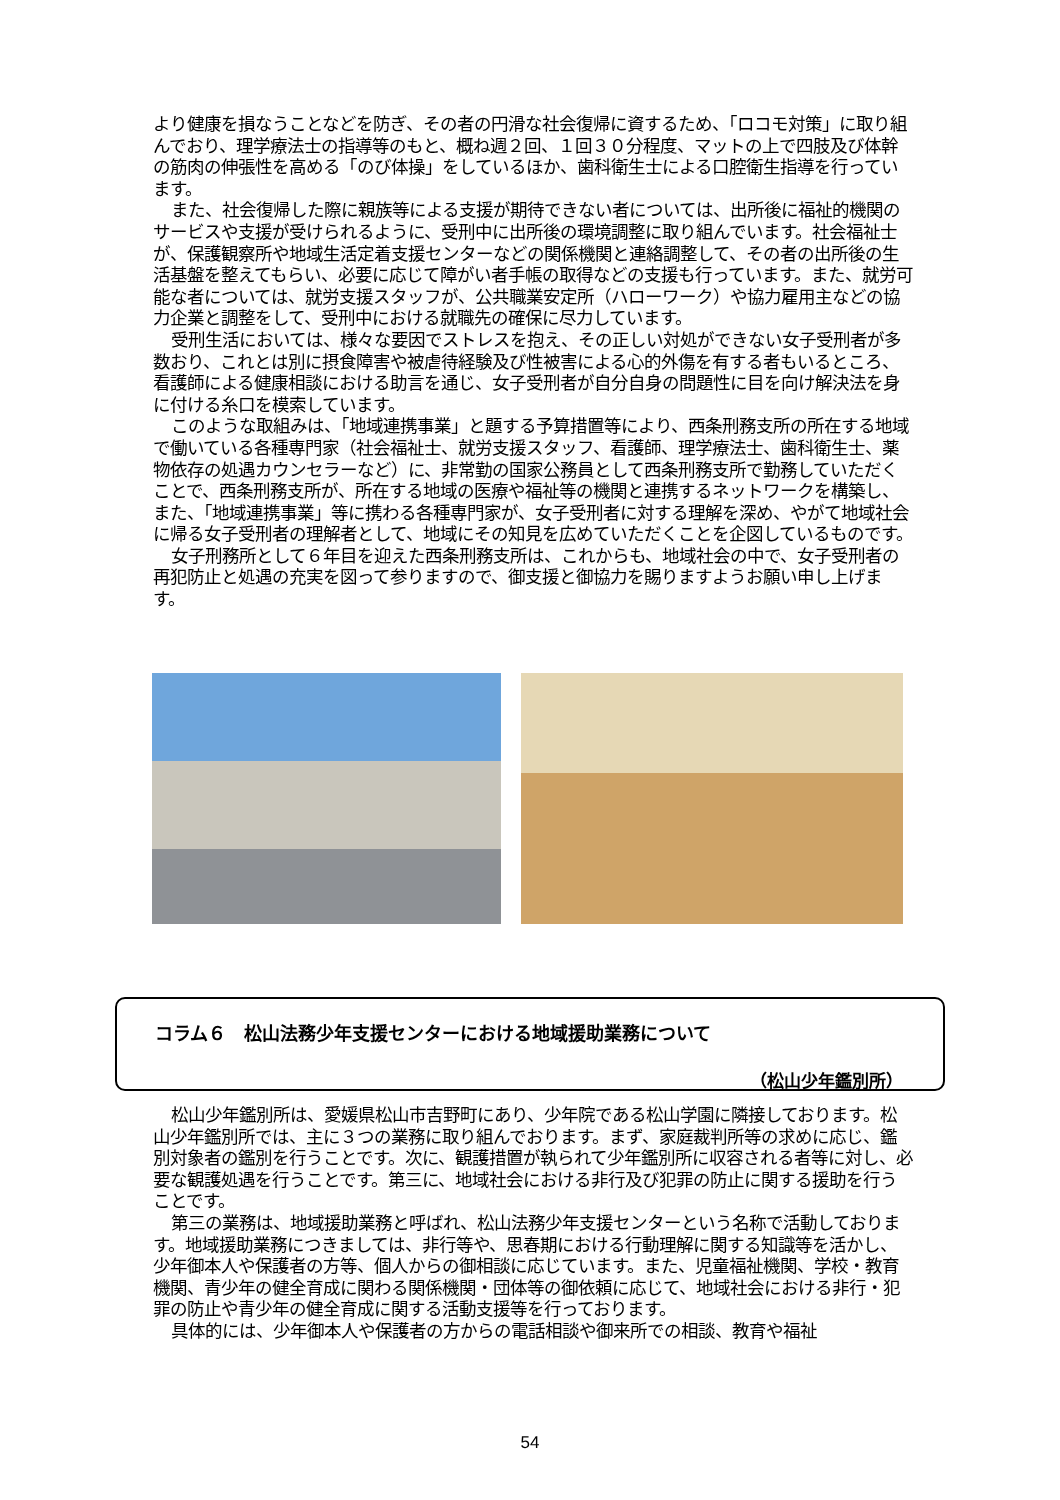より健康を損なうことなどを防ぎ、その者の円滑な社会復帰に資するため、「ロコモ対策」に取り組んでおり、理学療法士の指導等のもと、概ね週２回、１回３０分程度、マットの上で四肢及び体幹の筋肉の伸張性を高める「のび体操」をしているほか、歯科衛生士による口腔衛生指導を行っています。
また、社会復帰した際に親族等による支援が期待できない者については、出所後に福祉的機関のサービスや支援が受けられるように、受刑中に出所後の環境調整に取り組んでいます。社会福祉士が、保護観察所や地域生活定着支援センターなどの関係機関と連絡調整して、その者の出所後の生活基盤を整えてもらい、必要に応じて障がい者手帳の取得などの支援も行っています。また、就労可能な者については、就労支援スタッフが、公共職業安定所（ハローワーク）や協力雇用主などの協力企業と調整をして、受刑中における就職先の確保に尽力しています。
受刑生活においては、様々な要因でストレスを抱え、その正しい対処ができない女子受刑者が多数おり、これとは別に摂食障害や被虐待経験及び性被害による心的外傷を有する者もいるところ、看護師による健康相談における助言を通じ、女子受刑者が自分自身の問題性に目を向け解決法を身に付ける糸口を模索しています。
このような取組みは、「地域連携事業」と題する予算措置等により、西条刑務支所の所在する地域で働いている各種専門家（社会福祉士、就労支援スタッフ、看護師、理学療法士、歯科衛生士、薬物依存の処遇カウンセラーなど）に、非常勤の国家公務員として西条刑務支所で勤務していただくことで、西条刑務支所が、所在する地域の医療や福祉等の機関と連携するネットワークを構築し、また、「地域連携事業」等に携わる各種専門家が、女子受刑者に対する理解を深め、やがて地域社会に帰る女子受刑者の理解者として、地域にその知見を広めていただくことを企図しているものです。
女子刑務所として６年目を迎えた西条刑務支所は、これからも、地域社会の中で、女子受刑者の再犯防止と処遇の充実を図って参りますので、御支援と御協力を賜りますようお願い申し上げます。
コラム６　松山法務少年支援センターにおける地域援助業務について
（松山少年鑑別所）
松山少年鑑別所は、愛媛県松山市吉野町にあり、少年院である松山学園に隣接しております。松山少年鑑別所では、主に３つの業務に取り組んでおります。まず、家庭裁判所等の求めに応じ、鑑別対象者の鑑別を行うことです。次に、観護措置が執られて少年鑑別所に収容される者等に対し、必要な観護処遇を行うことです。第三に、地域社会における非行及び犯罪の防止に関する援助を行うことです。
第三の業務は、地域援助業務と呼ばれ、松山法務少年支援センターという名称で活動しております。地域援助業務につきましては、非行等や、思春期における行動理解に関する知識等を活かし、少年御本人や保護者の方等、個人からの御相談に応じています。また、児童福祉機関、学校・教育機関、青少年の健全育成に関わる関係機関・団体等の御依頼に応じて、地域社会における非行・犯罪の防止や青少年の健全育成に関する活動支援等を行っております。
具体的には、少年御本人や保護者の方からの電話相談や御来所での相談、教育や福祉
54